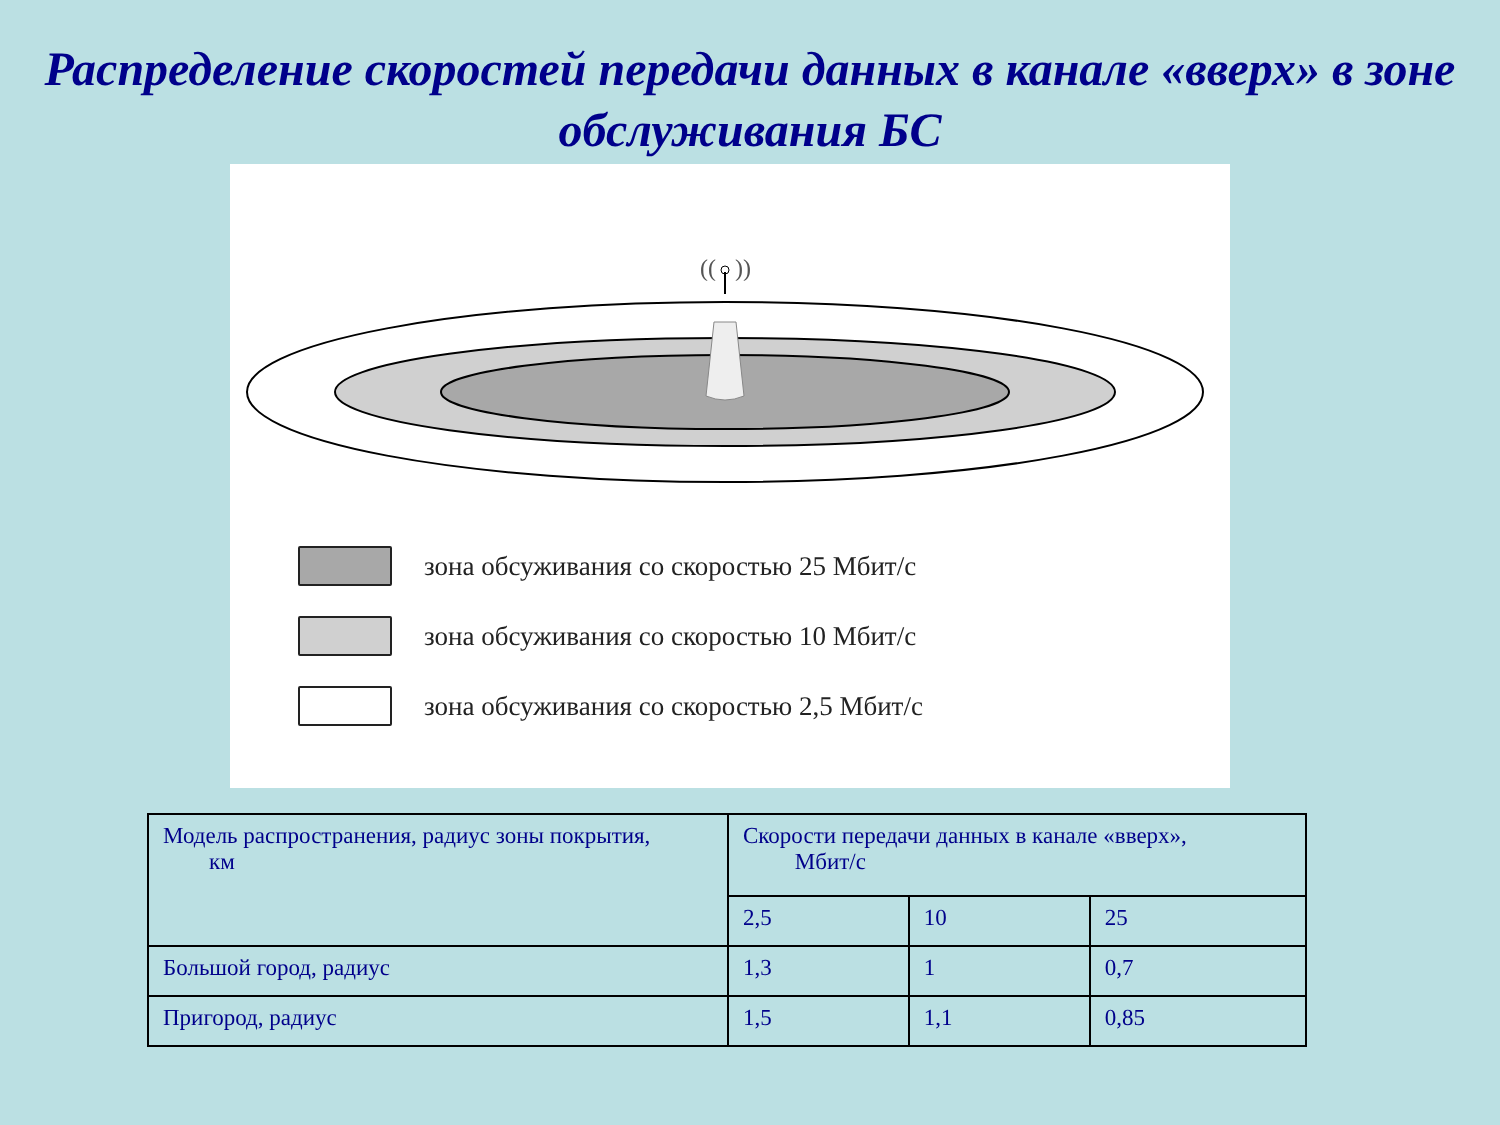Распределение скоростей передачи данных в канале «вверх» в зоне обслуживания БС
((
))
зона обсуживания со скоростью 25 Мбит/с
зона обсуживания со скоростью 10 Мбит/с
зона обсуживания со скоростью 2,5 Мбит/с
| Модель распространения, радиус зоны покрытия, км | Скорости передачи данных в канале «вверх», Мбит/с | | |
| | 2,5 | 10 | 25 |
| Большой город, радиус | 1,3 | 1 | 0,7 |
| Пригород, радиус | 1,5 | 1,1 | 0,85 |